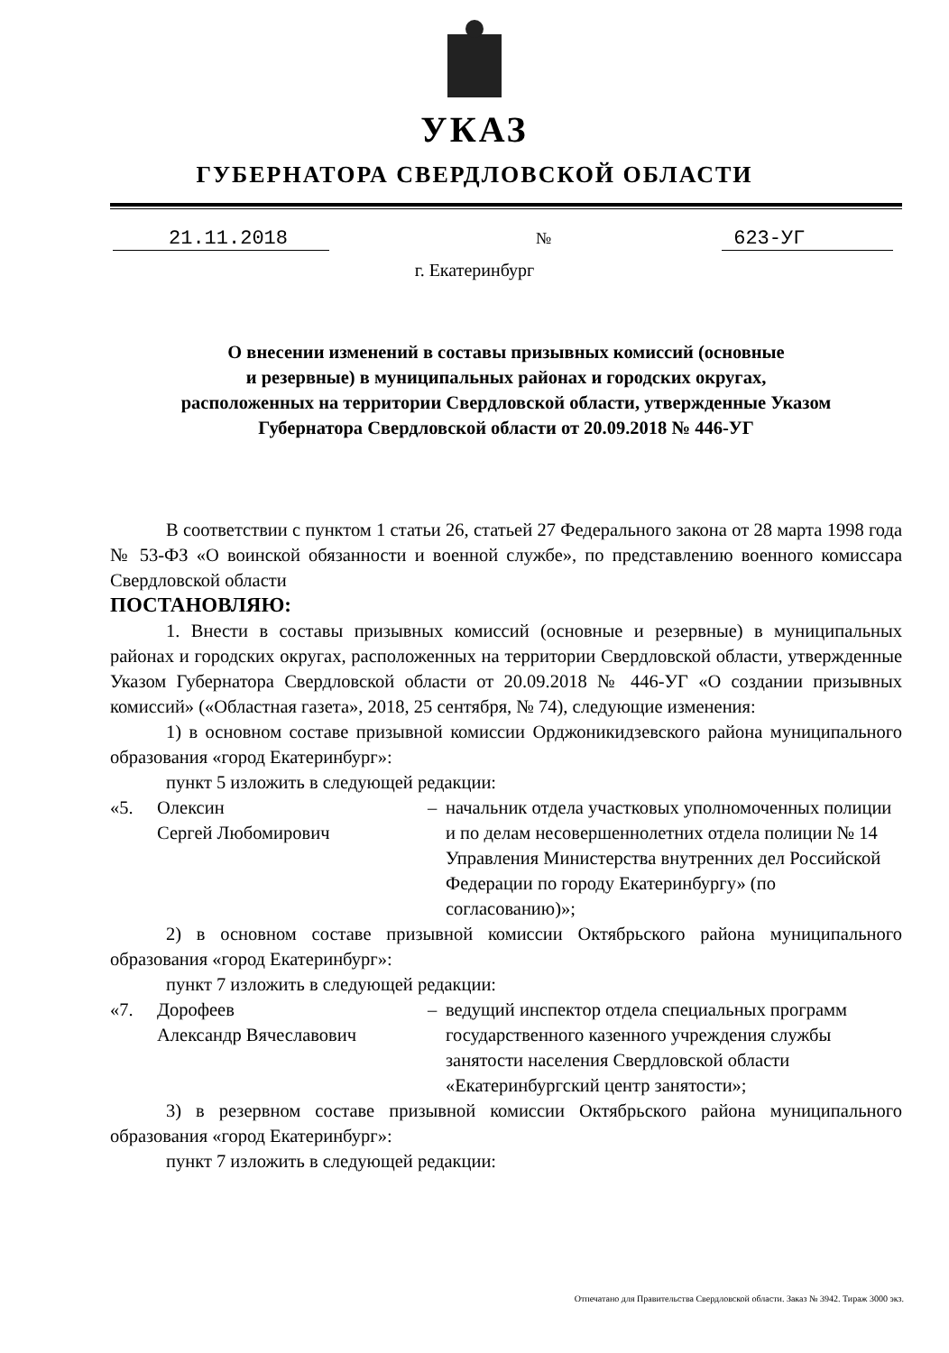УКАЗ
ГУБЕРНАТОРА СВЕРДЛОВСКОЙ ОБЛАСТИ
21.11.2018
№
623-УГ
г. Екатеринбург
О внесении изменений в составы призывных комиссий (основные
и резервные) в муниципальных районах и городских округах,
расположенных на территории Свердловской области, утвержденные Указом
Губернатора Свердловской области от 20.09.2018 № 446-УГ
В соответствии с пунктом 1 статьи 26, статьей 27 Федерального закона от 28 марта 1998 года № 53-ФЗ «О воинской обязанности и военной службе», по представлению военного комиссара Свердловской области
ПОСТАНОВЛЯЮ:
1. Внести в составы призывных комиссий (основные и резервные) в муниципальных районах и городских округах, расположенных на территории Свердловской области, утвержденные Указом Губернатора Свердловской области от 20.09.2018 № 446-УГ «О создании призывных комиссий» («Областная газета», 2018, 25 сентября, № 74), следующие изменения:
1) в основном составе призывной комиссии Орджоникидзевского района муниципального образования «город Екатеринбург»:
пункт 5 изложить в следующей редакции:
«5. Олексин
Сергей Любомирович
– начальник отдела участковых уполномоченных полиции и по делам несовершеннолетних отдела полиции № 14 Управления Министерства внутренних дел Российской Федерации по городу Екатеринбургу» (по согласованию)»;
2) в основном составе призывной комиссии Октябрьского района муниципального образования «город Екатеринбург»:
пункт 7 изложить в следующей редакции:
«7. Дорофеев
Александр Вячеславович
– ведущий инспектор отдела специальных программ государственного казенного учреждения службы занятости населения Свердловской области «Екатеринбургский центр занятости»;
3) в резервном составе призывной комиссии Октябрьского района муниципального образования «город Екатеринбург»:
пункт 7 изложить в следующей редакции:
Отпечатано для Правительства Свердловской области. Заказ № 3942. Тираж 3000 экз.